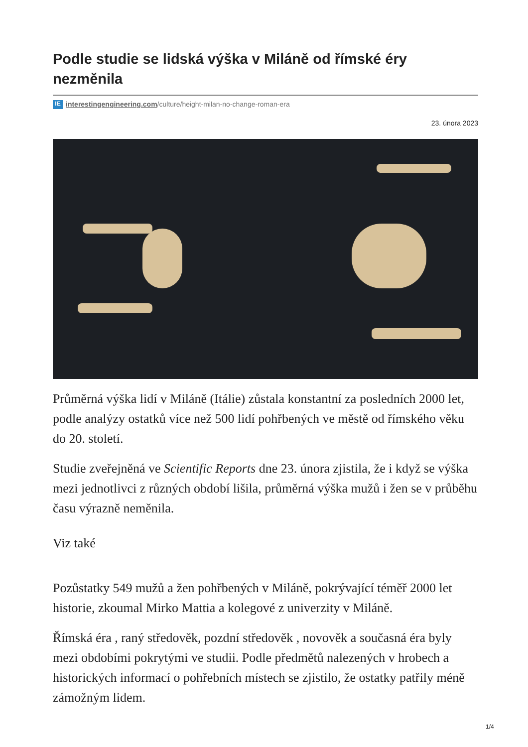Podle studie se lidská výška v Miláně od římské éry nezměnila
IE interestingengineering.com/culture/height-milan-no-change-roman-era
23. února 2023
Průměrná výška lidí v Miláně (Itálie) zůstala konstantní za posledních 2000 let, podle analýzy ostatků více než 500 lidí pohřbených ve městě od římského věku do 20. století.
Studie zveřejněná ve Scientific Reports dne 23. února zjistila, že i když se výška mezi jednotlivci z různých období lišila, průměrná výška mužů i žen se v průběhu času výrazně neměnila.
Viz také
Pozůstatky 549 mužů a žen pohřbených v Miláně, pokrývající téměř 2000 let historie, zkoumal Mirko Mattia a kolegové z univerzity v Miláně.
Římská éra , raný středověk, pozdní středověk , novověk a současná éra byly mezi obdobími pokrytými ve studii. Podle předmětů nalezených v hrobech a historických informací o pohřebních místech se zjistilo, že ostatky patřily méně zámožným lidem.
1/4